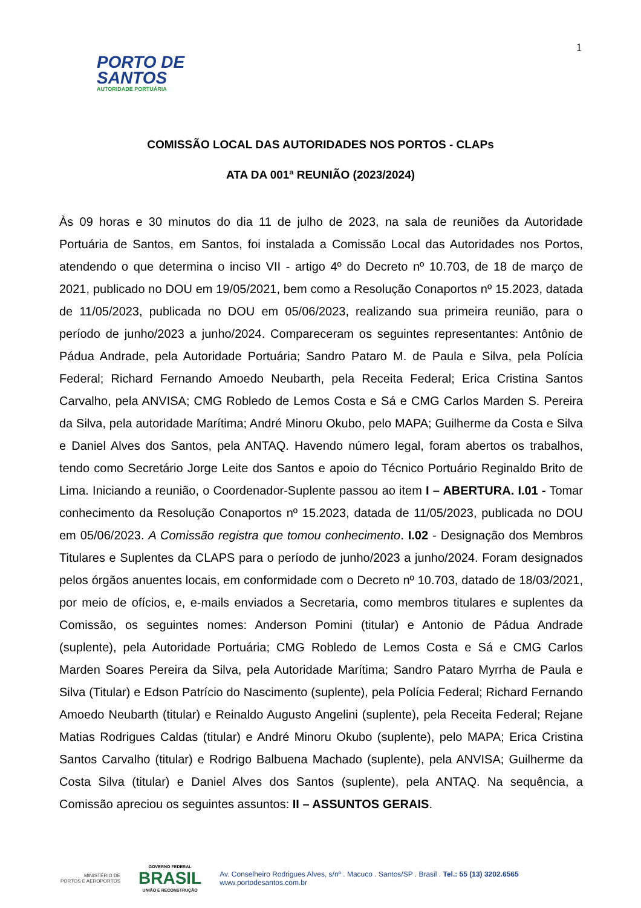1
PORTO DE
SANTOS
AUTORIDADE PORTUÁRIA
COMISSÃO LOCAL DAS AUTORIDADES NOS PORTOS - CLAPs
ATA DA 001ª REUNIÃO (2023/2024)
Às 09 horas e 30 minutos do dia 11 de julho de 2023, na sala de reuniões da Autoridade Portuária de Santos, em Santos, foi instalada a Comissão Local das Autoridades nos Portos, atendendo o que determina o inciso VII - artigo 4º do Decreto nº 10.703, de 18 de março de 2021, publicado no DOU em 19/05/2021, bem como a Resolução Conaportos nº 15.2023, datada de 11/05/2023, publicada no DOU em 05/06/2023, realizando sua primeira reunião, para o período de junho/2023 a junho/2024. Compareceram os seguintes representantes: Antônio de Pádua Andrade, pela Autoridade Portuária; Sandro Pataro M. de Paula e Silva, pela Polícia Federal; Richard Fernando Amoedo Neubarth, pela Receita Federal; Erica Cristina Santos Carvalho, pela ANVISA; CMG Robledo de Lemos Costa e Sá e CMG Carlos Marden S. Pereira da Silva, pela autoridade Marítima; André Minoru Okubo, pelo MAPA; Guilherme da Costa e Silva e Daniel Alves dos Santos, pela ANTAQ. Havendo número legal, foram abertos os trabalhos, tendo como Secretário Jorge Leite dos Santos e apoio do Técnico Portuário Reginaldo Brito de Lima. Iniciando a reunião, o Coordenador-Suplente passou ao item I – ABERTURA. I.01 - Tomar conhecimento da Resolução Conaportos nº 15.2023, datada de 11/05/2023, publicada no DOU em 05/06/2023. A Comissão registra que tomou conhecimento. I.02 - Designação dos Membros Titulares e Suplentes da CLAPS para o período de junho/2023 a junho/2024. Foram designados pelos órgãos anuentes locais, em conformidade com o Decreto nº 10.703, datado de 18/03/2021, por meio de ofícios, e, e-mails enviados a Secretaria, como membros titulares e suplentes da Comissão, os seguintes nomes: Anderson Pomini (titular) e Antonio de Pádua Andrade (suplente), pela Autoridade Portuária; CMG Robledo de Lemos Costa e Sá e CMG Carlos Marden Soares Pereira da Silva, pela Autoridade Marítima; Sandro Pataro Myrrha de Paula e Silva (Titular) e Edson Patrício do Nascimento (suplente), pela Polícia Federal; Richard Fernando Amoedo Neubarth (titular) e Reinaldo Augusto Angelini (suplente), pela Receita Federal; Rejane Matias Rodrigues Caldas (titular) e André Minoru Okubo (suplente), pelo MAPA; Erica Cristina Santos Carvalho (titular) e Rodrigo Balbuena Machado (suplente), pela ANVISA; Guilherme da Costa Silva (titular) e Daniel Alves dos Santos (suplente), pela ANTAQ. Na sequência, a Comissão apreciou os seguintes assuntos: II – ASSUNTOS GERAIS.
MINISTÉRIO DE
PORTOS E AEROPORTOS
GOVERNO FEDERAL
BRASIL
UNIÃO E RECONSTRUÇÃO
Av. Conselheiro Rodrigues Alves, s/nº . Macuco . Santos/SP . Brasil . Tel.: 55 (13) 3202.6565
www.portodesantos.com.br